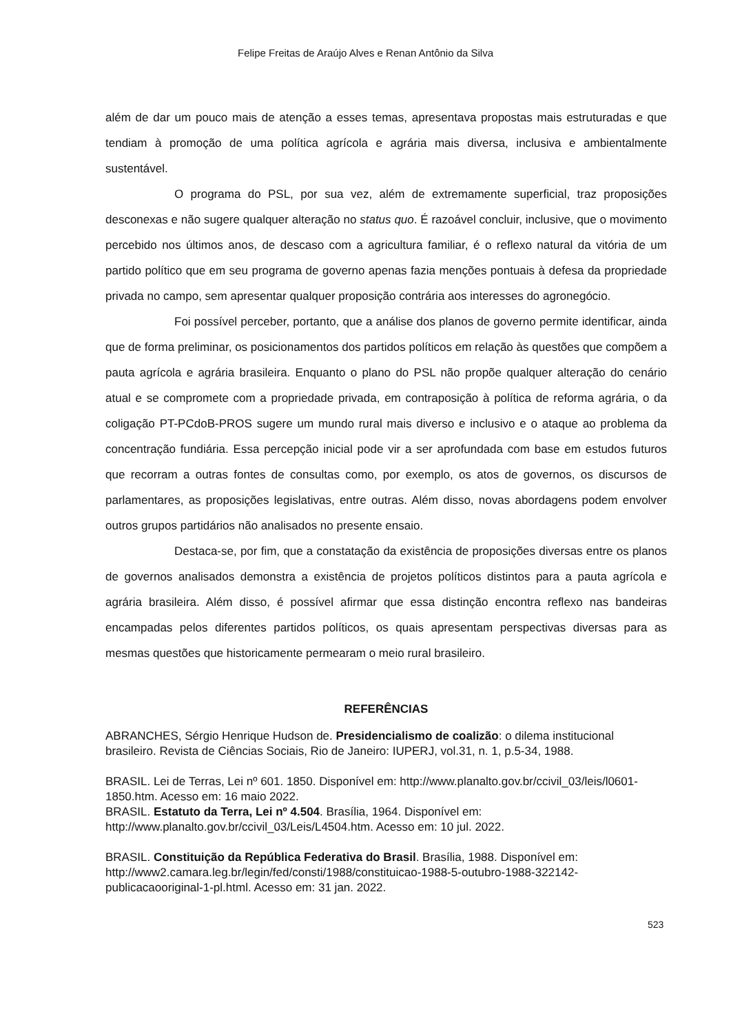Felipe Freitas de Araújo Alves e Renan Antônio da Silva
além de dar um pouco mais de atenção a esses temas, apresentava propostas mais estruturadas e que tendiam à promoção de uma política agrícola e agrária mais diversa, inclusiva e ambientalmente sustentável.
O programa do PSL, por sua vez, além de extremamente superficial, traz proposições desconexas e não sugere qualquer alteração no status quo. É razoável concluir, inclusive, que o movimento percebido nos últimos anos, de descaso com a agricultura familiar, é o reflexo natural da vitória de um partido político que em seu programa de governo apenas fazia menções pontuais à defesa da propriedade privada no campo, sem apresentar qualquer proposição contrária aos interesses do agronegócio.
Foi possível perceber, portanto, que a análise dos planos de governo permite identificar, ainda que de forma preliminar, os posicionamentos dos partidos políticos em relação às questões que compõem a pauta agrícola e agrária brasileira. Enquanto o plano do PSL não propõe qualquer alteração do cenário atual e se compromete com a propriedade privada, em contraposição à política de reforma agrária, o da coligação PT-PCdoB-PROS sugere um mundo rural mais diverso e inclusivo e o ataque ao problema da concentração fundiária. Essa percepção inicial pode vir a ser aprofundada com base em estudos futuros que recorram a outras fontes de consultas como, por exemplo, os atos de governos, os discursos de parlamentares, as proposições legislativas, entre outras. Além disso, novas abordagens podem envolver outros grupos partidários não analisados no presente ensaio.
Destaca-se, por fim, que a constatação da existência de proposições diversas entre os planos de governos analisados demonstra a existência de projetos políticos distintos para a pauta agrícola e agrária brasileira. Além disso, é possível afirmar que essa distinção encontra reflexo nas bandeiras encampadas pelos diferentes partidos políticos, os quais apresentam perspectivas diversas para as mesmas questões que historicamente permearam o meio rural brasileiro.
REFERÊNCIAS
ABRANCHES, Sérgio Henrique Hudson de. Presidencialismo de coalizão: o dilema institucional brasileiro. Revista de Ciências Sociais, Rio de Janeiro: IUPERJ, vol.31, n. 1, p.5-34, 1988.
BRASIL. Lei de Terras, Lei nº 601. 1850. Disponível em: http://www.planalto.gov.br/ccivil_03/leis/l0601-1850.htm. Acesso em: 16 maio 2022.
BRASIL. Estatuto da Terra, Lei nº 4.504. Brasília, 1964. Disponível em: http://www.planalto.gov.br/ccivil_03/Leis/L4504.htm. Acesso em: 10 jul. 2022.
BRASIL. Constituição da República Federativa do Brasil. Brasília, 1988. Disponível em: http://www2.camara.leg.br/legin/fed/consti/1988/constituicao-1988-5-outubro-1988-322142-publicacaooriginal-1-pl.html. Acesso em: 31 jan. 2022.
523